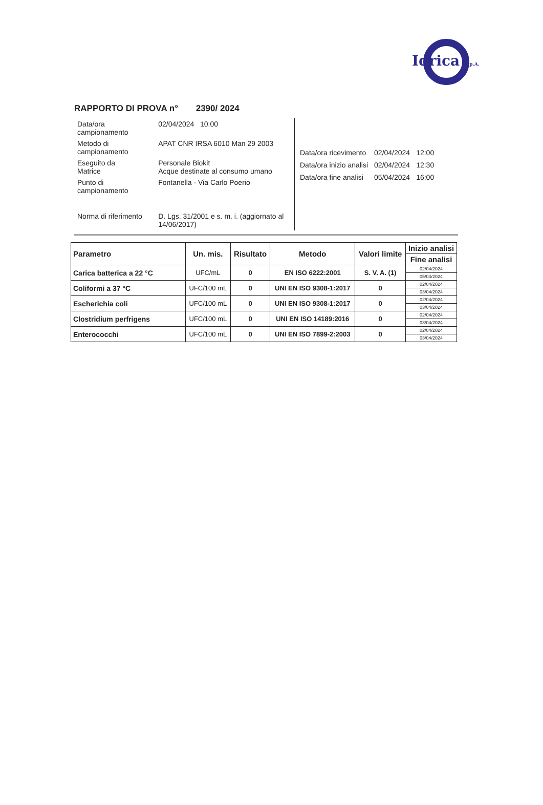Idrica S.p.A.
RAPPORTO DI PROVA n° 2390/ 2024
| Data/ora campionamento | 02/04/2024 10:00 |
| Metodo di campionamento | APAT CNR IRSA 6010 Man 29 2003 |
| Eseguito da Matrice | Personale Biokit Acque destinate al consumo umano |
| Punto di campionamento | Fontanella - Via Carlo Poerio |
| Norma di riferimento | D. Lgs. 31/2001 e s. m. i. (aggiornato al 14/06/2017) |
| Data/ora ricevimento | 02/04/2024 | 12:00 |
| Data/ora inizio analisi | 02/04/2024 | 12:30 |
| Data/ora fine analisi | 05/04/2024 | 16:00 |
| Parametro | Un. mis. | Risultato | Metodo | Valori limite | Inizio analisi |
| --- | --- | --- | --- | --- | --- |
| | | | | | Fine analisi |
| Carica batterica a 22 °C | UFC/mL | 0 | EN ISO 6222:2001 | S. V. A. (1) | 02/04/2024 |
| | | | | | 05/04/2024 |
| Coliformi a 37 °C | UFC/100 mL | 0 | UNI EN ISO 9308-1:2017 | 0 | 02/04/2024 |
| | | | | | 03/04/2024 |
| Escherichia coli | UFC/100 mL | 0 | UNI EN ISO 9308-1:2017 | 0 | 02/04/2024 |
| | | | | | 03/04/2024 |
| Clostridium perfrigens | UFC/100 mL | 0 | UNI EN ISO 14189:2016 | 0 | 02/04/2024 |
| | | | | | 03/04/2024 |
| Enterococchi | UFC/100 mL | 0 | UNI EN ISO 7899-2:2003 | 0 | 02/04/2024 |
| | | | | | 03/04/2024 |